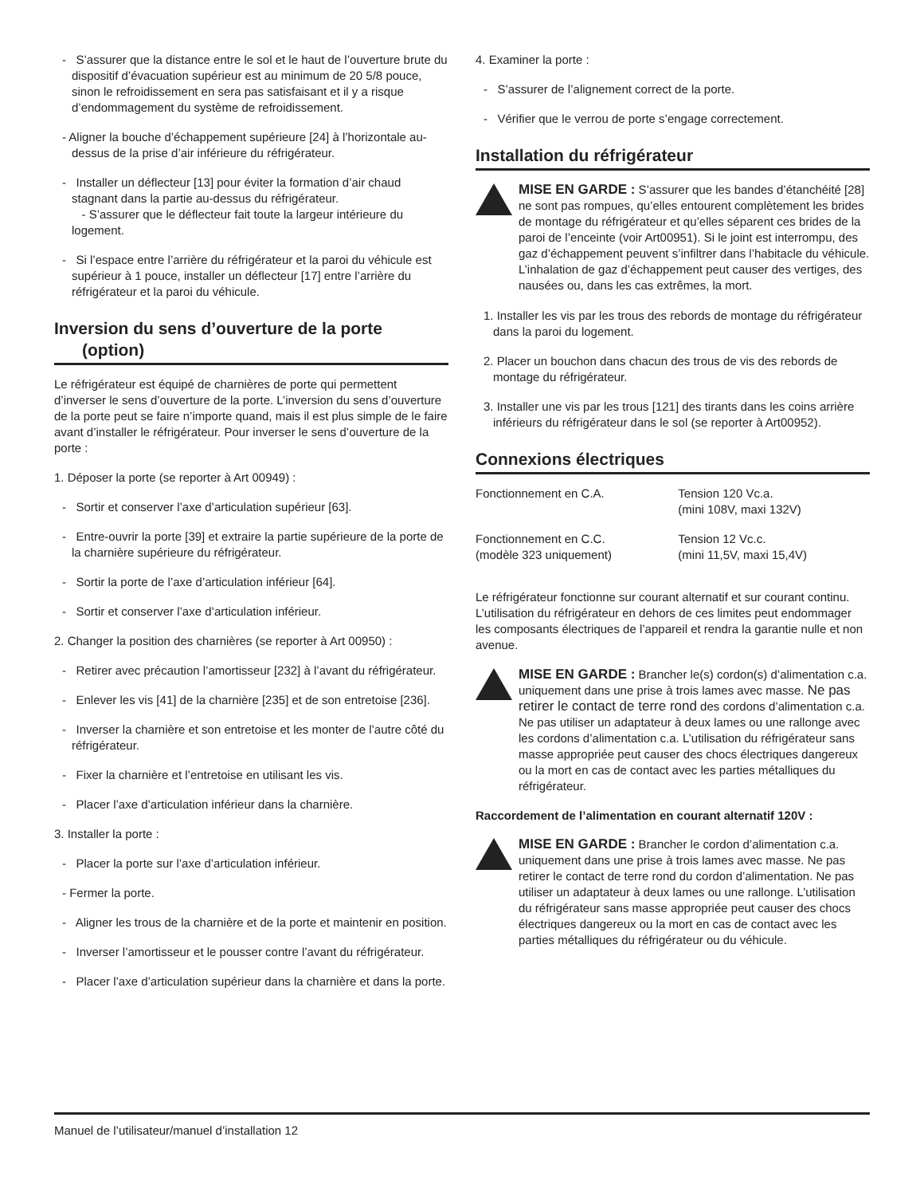- S’assurer que la distance entre le sol et le haut de l’ouverture brute du dispositif d’évacuation supérieur est au minimum de 20 5/8 pouce, sinon le refroidissement en sera pas satisfaisant et il y a risque d’endommagement du système de refroidissement.
- Aligner la bouche d’échappement supérieure [24] à l’horizontale au-dessus de la prise d’air inférieure du réfrigérateur.
- Installer un déflecteur [13] pour éviter la formation d’air chaud stagnant dans la partie au-dessus du réfrigérateur.
- S’assurer que le déflecteur fait toute la largeur intérieure du logement.
- Si l’espace entre l’arrière du réfrigérateur et la paroi du véhicule est supérieur à 1 pouce, installer un déflecteur [17] entre l’arrière du réfrigérateur et la paroi du véhicule.
Inversion du sens d’ouverture de la porte
(option)
Le réfrigérateur est équipé de charnières de porte qui permettent d’inverser le sens d’ouverture de la porte. L’inversion du sens d’ouverture de la porte peut se faire n’importe quand, mais il est plus simple de le faire avant d’installer le réfrigérateur. Pour inverser le sens d’ouverture de la porte :
1. Déposer la porte (se reporter à Art 00949) :
- Sortir et conserver l’axe d’articulation supérieur [63].
- Entre-ouvrir la porte [39] et extraire la partie supérieure de la porte de la charnière supérieure du réfrigérateur.
- Sortir la porte de l’axe d’articulation inférieur [64].
- Sortir et conserver l’axe d’articulation inférieur.
2. Changer la position des charnières (se reporter à Art 00950) :
- Retirer avec précaution l’amortisseur [232] à l’avant du réfrigérateur.
- Enlever les vis [41] de la charnière [235] et de son entretoise [236].
- Inverser la charnière et son entretoise et les monter de l’autre côté du réfrigérateur.
- Fixer la charnière et l’entretoise en utilisant les vis.
- Placer l’axe d’articulation inférieur dans la charnière.
3. Installer la porte :
- Placer la porte sur l’axe d’articulation inférieur.
- Fermer la porte.
- Aligner les trous de la charnière et de la porte et maintenir en position.
- Inverser l’amortisseur et le pousser contre l’avant du réfrigérateur.
- Placer l’axe d’articulation supérieur dans la charnière et dans la porte.
4. Examiner la porte :
- S’assurer de l’alignement correct de la porte.
- Vérifier que le verrou de porte s’engage correctement.
Installation du réfrigérateur
MISE EN GARDE : S’assurer que les bandes d’étanchéité [28] ne sont pas rompues, qu’elles entourent complètement les brides de montage du réfrigérateur et qu’elles séparent ces brides de la paroi de l’enceinte (voir Art00951). Si le joint est interrompu, des gaz d’échappement peuvent s’infiltrer dans l’habitacle du véhicule. L’inhalation de gaz d’échappement peut causer des vertiges, des nausées ou, dans les cas extrêmes, la mort.
1. Installer les vis par les trous des rebords de montage du réfrigérateur dans la paroi du logement.
2. Placer un bouchon dans chacun des trous de vis des rebords de montage du réfrigérateur.
3. Installer une vis par les trous [121] des tirants dans les coins arrière inférieurs du réfrigérateur dans le sol (se reporter à Art00952).
Connexions électriques
| Fonctionnement en C.A. | Tension 120 Vc.a. (mini 108V, maxi 132V) |
| Fonctionnement en C.C. (modèle 323 uniquement) | Tension 12 Vc.c. (mini 11,5V, maxi 15,4V) |
Le réfrigérateur fonctionne sur courant alternatif et sur courant continu. L’utilisation du réfrigérateur en dehors de ces limites peut endommager les composants électriques de l’appareil et rendra la garantie nulle et non avenue.
MISE EN GARDE : Brancher le(s) cordon(s) d’alimentation c.a. uniquement dans une prise à trois lames avec masse. Ne pas retirer le contact de terre rond des cordons d’alimentation c.a. Ne pas utiliser un adaptateur à deux lames ou une rallonge avec les cordons d’alimentation c.a. L’utilisation du réfrigérateur sans masse appropriée peut causer des chocs électriques dangereux ou la mort en cas de contact avec les parties métalliques du réfrigérateur.
Raccordement de l’alimentation en courant alternatif 120V :
MISE EN GARDE : Brancher le cordon d’alimentation c.a. uniquement dans une prise à trois lames avec masse. Ne pas retirer le contact de terre rond du cordon d’alimentation. Ne pas utiliser un adaptateur à deux lames ou une rallonge. L’utilisation du réfrigérateur sans masse appropriée peut causer des chocs électriques dangereux ou la mort en cas de contact avec les parties métalliques du réfrigérateur ou du véhicule.
Manuel de l’utilisateur/manuel d’installation 12